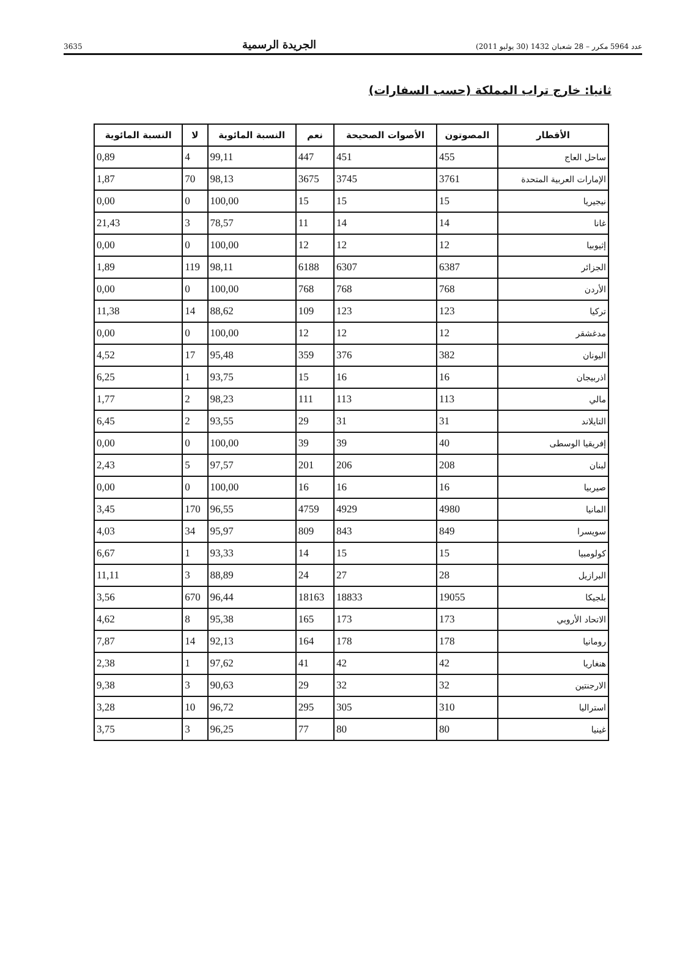3635 الجريدة الرسمية عدد 5964 مكرر – 28 شعبان 1432 (30 يوليو 2011)
ثانيا: خارج تراب المملكة (حسب السفارات)
| الأقطار | المصوتون | الأصوات الصحيحة | نعم | النسبة المائوية | لا | النسبة المائوية |
| --- | --- | --- | --- | --- | --- | --- |
| ساحل العاج | 455 | 451 | 447 | 99,11 | 4 | 0,89 |
| الإمارات العربية المتحدة | 3761 | 3745 | 3675 | 98,13 | 70 | 1,87 |
| نيجيريا | 15 | 15 | 15 | 100,00 | 0 | 0,00 |
| غانا | 14 | 14 | 11 | 78,57 | 3 | 21,43 |
| إثيوبيا | 12 | 12 | 12 | 100,00 | 0 | 0,00 |
| الجزائر | 6387 | 6307 | 6188 | 98,11 | 119 | 1,89 |
| الأردن | 768 | 768 | 768 | 100,00 | 0 | 0,00 |
| تركيا | 123 | 123 | 109 | 88,62 | 14 | 11,38 |
| مدغشقر | 12 | 12 | 12 | 100,00 | 0 | 0,00 |
| اليونان | 382 | 376 | 359 | 95,48 | 17 | 4,52 |
| اذربيجان | 16 | 16 | 15 | 93,75 | 1 | 6,25 |
| مالي | 113 | 113 | 111 | 98,23 | 2 | 1,77 |
| التايلاند | 31 | 31 | 29 | 93,55 | 2 | 6,45 |
| إفريقيا الوسطى | 40 | 39 | 39 | 100,00 | 0 | 0,00 |
| لبنان | 208 | 206 | 201 | 97,57 | 5 | 2,43 |
| صيربيا | 16 | 16 | 16 | 100,00 | 0 | 0,00 |
| المانيا | 4980 | 4929 | 4759 | 96,55 | 170 | 3,45 |
| سويسرا | 849 | 843 | 809 | 95,97 | 34 | 4,03 |
| كولومبيا | 15 | 15 | 14 | 93,33 | 1 | 6,67 |
| البرازيل | 28 | 27 | 24 | 88,89 | 3 | 11,11 |
| بلجيكا | 19055 | 18833 | 18163 | 96,44 | 670 | 3,56 |
| الاتحاد الأروبي | 173 | 173 | 165 | 95,38 | 8 | 4,62 |
| رومانيا | 178 | 178 | 164 | 92,13 | 14 | 7,87 |
| هنغاريا | 42 | 42 | 41 | 97,62 | 1 | 2,38 |
| الارجنتين | 32 | 32 | 29 | 90,63 | 3 | 9,38 |
| استراليا | 310 | 305 | 295 | 96,72 | 10 | 3,28 |
| غينيا | 80 | 80 | 77 | 96,25 | 3 | 3,75 |